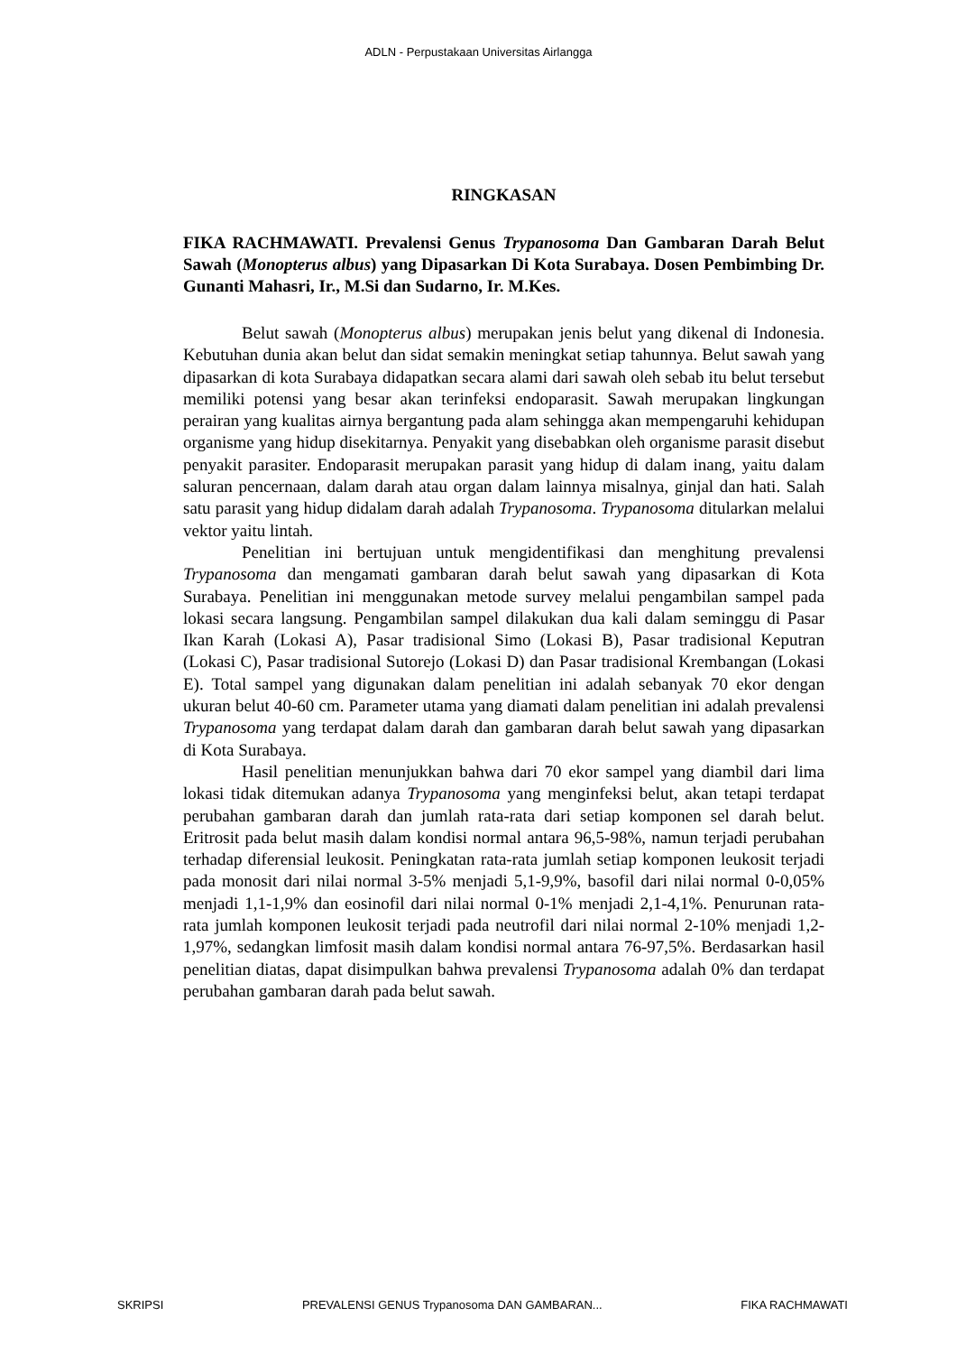ADLN - Perpustakaan Universitas Airlangga
RINGKASAN
FIKA RACHMAWATI. Prevalensi Genus Trypanosoma Dan Gambaran Darah Belut Sawah (Monopterus albus) yang Dipasarkan Di Kota Surabaya. Dosen Pembimbing Dr. Gunanti Mahasri, Ir., M.Si dan Sudarno, Ir. M.Kes.
Belut sawah (Monopterus albus) merupakan jenis belut yang dikenal di Indonesia. Kebutuhan dunia akan belut dan sidat semakin meningkat setiap tahunnya. Belut sawah yang dipasarkan di kota Surabaya didapatkan secara alami dari sawah oleh sebab itu belut tersebut memiliki potensi yang besar akan terinfeksi endoparasit. Sawah merupakan lingkungan perairan yang kualitas airnya bergantung pada alam sehingga akan mempengaruhi kehidupan organisme yang hidup disekitarnya. Penyakit yang disebabkan oleh organisme parasit disebut penyakit parasiter. Endoparasit merupakan parasit yang hidup di dalam inang, yaitu dalam saluran pencernaan, dalam darah atau organ dalam lainnya misalnya, ginjal dan hati. Salah satu parasit yang hidup didalam darah adalah Trypanosoma. Trypanosoma ditularkan melalui vektor yaitu lintah.
Penelitian ini bertujuan untuk mengidentifikasi dan menghitung prevalensi Trypanosoma dan mengamati gambaran darah belut sawah yang dipasarkan di Kota Surabaya. Penelitian ini menggunakan metode survey melalui pengambilan sampel pada lokasi secara langsung. Pengambilan sampel dilakukan dua kali dalam seminggu di Pasar Ikan Karah (Lokasi A), Pasar tradisional Simo (Lokasi B), Pasar tradisional Keputran (Lokasi C), Pasar tradisional Sutorejo (Lokasi D) dan Pasar tradisional Krembangan (Lokasi E). Total sampel yang digunakan dalam penelitian ini adalah sebanyak 70 ekor dengan ukuran belut 40-60 cm. Parameter utama yang diamati dalam penelitian ini adalah prevalensi Trypanosoma yang terdapat dalam darah dan gambaran darah belut sawah yang dipasarkan di Kota Surabaya.
Hasil penelitian menunjukkan bahwa dari 70 ekor sampel yang diambil dari lima lokasi tidak ditemukan adanya Trypanosoma yang menginfeksi belut, akan tetapi terdapat perubahan gambaran darah dan jumlah rata-rata dari setiap komponen sel darah belut. Eritrosit pada belut masih dalam kondisi normal antara 96,5-98%, namun terjadi perubahan terhadap diferensial leukosit. Peningkatan rata-rata jumlah setiap komponen leukosit terjadi pada monosit dari nilai normal 3-5% menjadi 5,1-9,9%, basofil dari nilai normal 0-0,05% menjadi 1,1-1,9% dan eosinofil dari nilai normal 0-1% menjadi 2,1-4,1%. Penurunan rata-rata jumlah komponen leukosit terjadi pada neutrofil dari nilai normal 2-10% menjadi 1,2-1,97%, sedangkan limfosit masih dalam kondisi normal antara 76-97,5%. Berdasarkan hasil penelitian diatas, dapat disimpulkan bahwa prevalensi Trypanosoma adalah 0% dan terdapat perubahan gambaran darah pada belut sawah.
SKRIPSI PREVALENSI GENUS Trypanosoma DAN GAMBARAN... FIKA RACHMAWATI